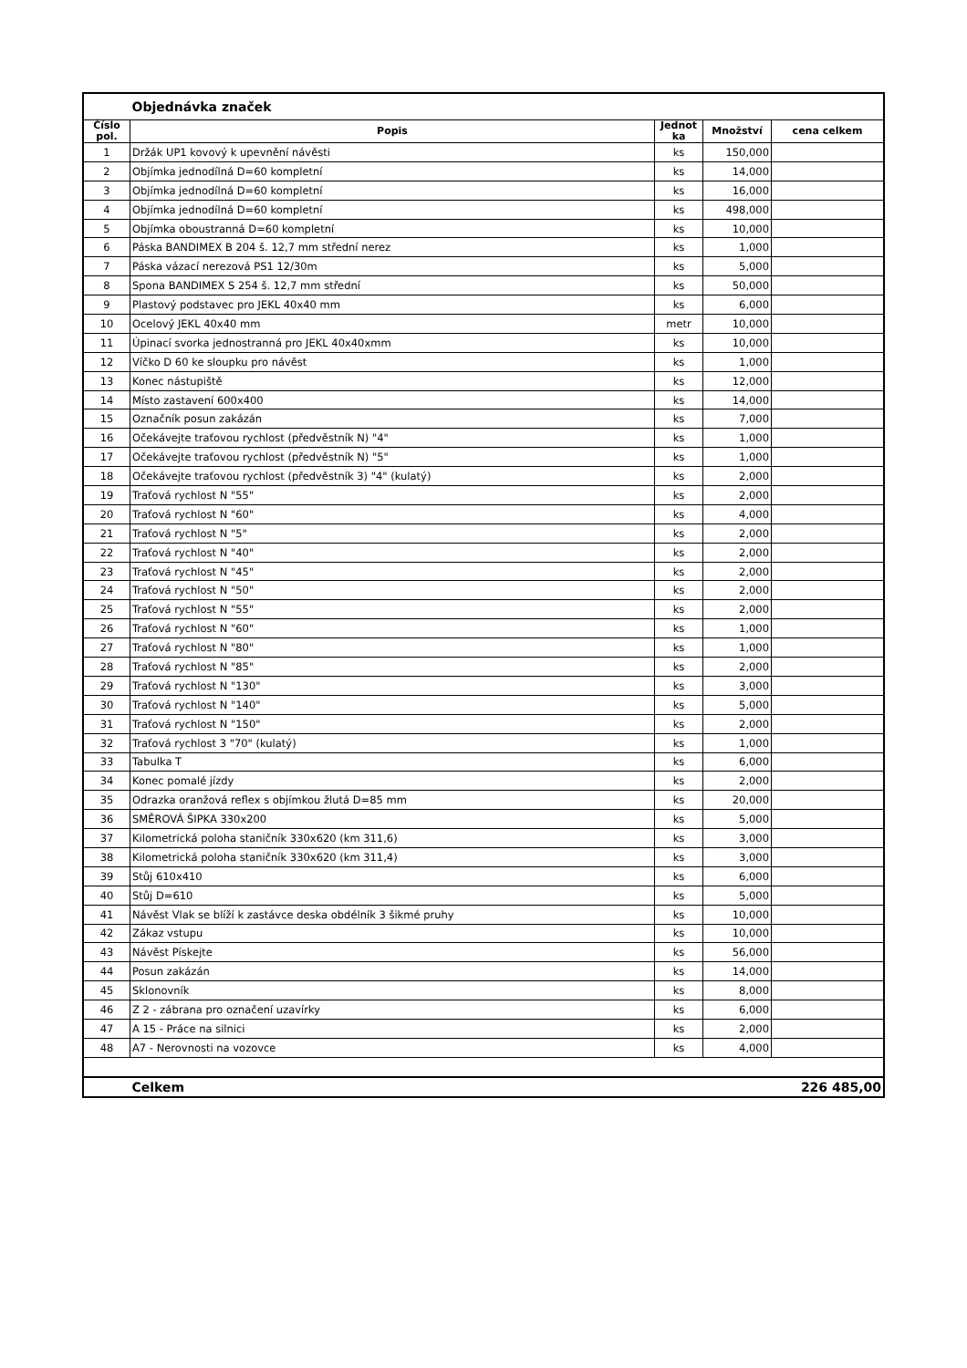| | Objednávka značek | | | |
| Číslo pol. | Popis | Jednot ka | Množství | cena celkem |
| 1 | Držák UP1 kovový k upevnění návěsti | ks | 150,000 | |
| 2 | Objímka jednodílná D=60 kompletní | ks | 14,000 | |
| 3 | Objímka jednodílná D=60 kompletní | ks | 16,000 | |
| 4 | Objímka jednodílná D=60 kompletní | ks | 498,000 | |
| 5 | Objímka oboustranná D=60 kompletní | ks | 10,000 | |
| 6 | Páska BANDIMEX B 204 š. 12,7 mm střední nerez | ks | 1,000 | |
| 7 | Páska vázací nerezová PS1 12/30m | ks | 5,000 | |
| 8 | Spona BANDIMEX S 254 š. 12,7 mm střední | ks | 50,000 | |
| 9 | Plastový podstavec pro JEKL 40x40 mm | ks | 6,000 | |
| 10 | Ocelový JEKL 40x40 mm | metr | 10,000 | |
| 11 | Úpinací svorka jednostranná pro JEKL 40x40xmm | ks | 10,000 | |
| 12 | Víčko D 60 ke sloupku pro návěst | ks | 1,000 | |
| 13 | Konec nástupiště | ks | 12,000 | |
| 14 | Místo zastavení 600x400 | ks | 14,000 | |
| 15 | Označník posun zakázán | ks | 7,000 | |
| 16 | Očekávejte traťovou rychlost (předvěstník N) "4" | ks | 1,000 | |
| 17 | Očekávejte traťovou rychlost (předvěstník N) "5" | ks | 1,000 | |
| 18 | Očekávejte traťovou rychlost (předvěstník 3) "4" (kulatý) | ks | 2,000 | |
| 19 | Traťová rychlost N "55" | ks | 2,000 | |
| 20 | Traťová rychlost N "60" | ks | 4,000 | |
| 21 | Traťová rychlost N "5" | ks | 2,000 | |
| 22 | Traťová rychlost N "40" | ks | 2,000 | |
| 23 | Traťová rychlost N "45" | ks | 2,000 | |
| 24 | Traťová rychlost N "50" | ks | 2,000 | |
| 25 | Traťová rychlost N "55" | ks | 2,000 | |
| 26 | Traťová rychlost N "60" | ks | 1,000 | |
| 27 | Traťová rychlost N "80" | ks | 1,000 | |
| 28 | Traťová rychlost N "85" | ks | 2,000 | |
| 29 | Traťová rychlost N "130" | ks | 3,000 | |
| 30 | Traťová rychlost N "140" | ks | 5,000 | |
| 31 | Traťová rychlost N "150" | ks | 2,000 | |
| 32 | Traťová rychlost 3 "70" (kulatý) | ks | 1,000 | |
| 33 | Tabulka T | ks | 6,000 | |
| 34 | Konec pomalé jízdy | ks | 2,000 | |
| 35 | Odrazka oranžová reflex s objímkou žlutá D=85 mm | ks | 20,000 | |
| 36 | SMĚROVÁ ŠIPKA 330x200 | ks | 5,000 | |
| 37 | Kilometrická poloha staničník 330x620 (km 311,6) | ks | 3,000 | |
| 38 | Kilometrická poloha staničník 330x620 (km 311,4) | ks | 3,000 | |
| 39 | Stůj 610x410 | ks | 6,000 | |
| 40 | Stůj D=610 | ks | 5,000 | |
| 41 | Návěst Vlak se blíží k zastávce deska obdélník 3 šikmé pruhy | ks | 10,000 | |
| 42 | Zákaz vstupu | ks | 10,000 | |
| 43 | Návěst Pískejte | ks | 56,000 | |
| 44 | Posun zakázán | ks | 14,000 | |
| 45 | Sklonovník | ks | 8,000 | |
| 46 | Z 2 - zábrana pro označení uzavírky | ks | 6,000 | |
| 47 | A 15 - Práce na silnici | ks | 2,000 | |
| 48 | A7 - Nerovnosti na vozovce | ks | 4,000 | |
| | Celkem | | | 226 485,00 |